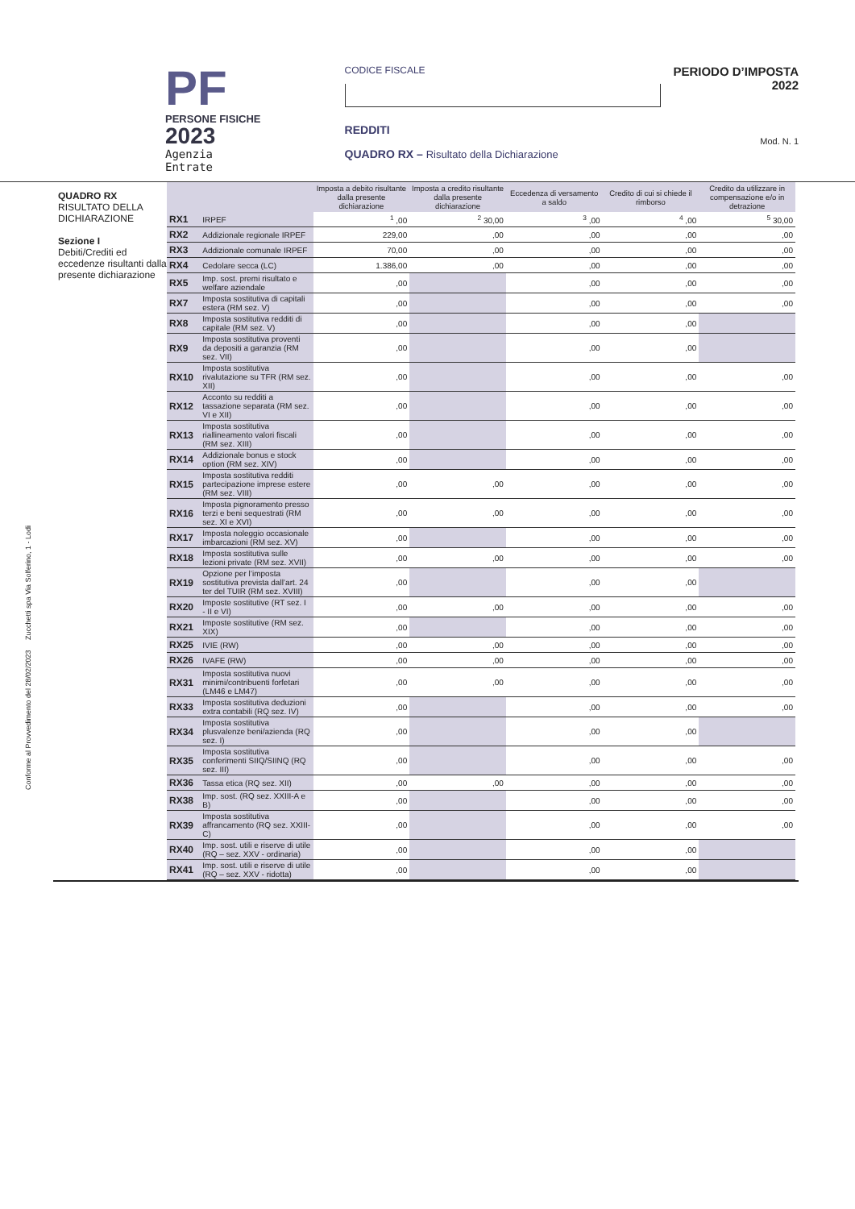Conforme al Provvedimento del 28/02/2023 Zucchetti spa Via Solferino, 1 - Lodi
PF
PERSONE FISICHE
2023
Agenzia
Entrate
CODICE FISCALE
REDDITI
QUADRO RX – Risultato della Dichiarazione
PERIODO D’IMPOSTA 2022
Mod. N. 1
QUADRO RX
RISULTATO DELLA DICHIARAZIONE
Sezione I
Debiti/Crediti ed eccedenze risultanti dalla presente dichiarazione
| | | Imposta a debito risultante dalla presente dichiarazione | Imposta a credito risultante dalla presente dichiarazione | Eccedenza di versamento a saldo | Credito di cui si chiede il rimborso | Credito da utilizzare in compensazione e/o in detrazione |
| --- | --- | --- | --- | --- | --- | --- |
| RX1 | IRPEF | <sup>1</sup> ,00 | <sup>2</sup> 30,00 | <sup>3</sup> ,00 | <sup>4</sup> ,00 | <sup>5</sup> 30,00 |
| RX2 | Addizionale regionale IRPEF | 229,00 | ,00 | ,00 | ,00 | ,00 |
| RX3 | Addizionale comunale IRPEF | 70,00 | ,00 | ,00 | ,00 | ,00 |
| RX4 | Cedolare secca (LC) | 1.386,00 | ,00 | ,00 | ,00 | ,00 |
| RX5 | Imp. sost. premi risultato e welfare aziendale | ,00 | | ,00 | ,00 | ,00 |
| RX7 | Imposta sostitutiva di capitali estera (RM sez. V) | ,00 | | ,00 | ,00 | ,00 |
| RX8 | Imposta sostitutiva redditi di capitale (RM sez. V) | ,00 | | ,00 | ,00 | |
| RX9 | Imposta sostitutiva proventi da depositi a garanzia (RM sez. VII) | ,00 | | ,00 | ,00 | |
| RX10 | Imposta sostitutiva rivalutazione su TFR (RM sez. XII) | ,00 | | ,00 | ,00 | ,00 |
| RX12 | Acconto su redditi a tassazione separata (RM sez. VI e XII) | ,00 | | ,00 | ,00 | ,00 |
| RX13 | Imposta sostitutiva riallineamento valori fiscali (RM sez. XIII) | ,00 | | ,00 | ,00 | ,00 |
| RX14 | Addizionale bonus e stock option (RM sez. XIV) | ,00 | | ,00 | ,00 | ,00 |
| RX15 | Imposta sostitutiva redditi partecipazione imprese estere (RM sez. VIII) | ,00 | ,00 | ,00 | ,00 | ,00 |
| RX16 | Imposta pignoramento presso terzi e beni sequestrati (RM sez. XI e XVI) | ,00 | ,00 | ,00 | ,00 | ,00 |
| RX17 | Imposta noleggio occasionale imbarcazioni (RM sez. XV) | ,00 | | ,00 | ,00 | ,00 |
| RX18 | Imposta sostitutiva sulle lezioni private (RM sez. XVII) | ,00 | ,00 | ,00 | ,00 | ,00 |
| RX19 | Opzione per l’imposta sostitutiva prevista dall’art. 24 ter del TUIR (RM sez. XVIII) | ,00 | | ,00 | ,00 | |
| RX20 | Imposte sostitutive (RT sez. I - II e VI) | ,00 | ,00 | ,00 | ,00 | ,00 |
| RX21 | Imposte sostitutive (RM sez. XIX) | ,00 | | ,00 | ,00 | ,00 |
| RX25 | IVIE (RW) | ,00 | ,00 | ,00 | ,00 | ,00 |
| RX26 | IVAFE (RW) | ,00 | ,00 | ,00 | ,00 | ,00 |
| RX31 | Imposta sostitutiva nuovi minimi/contribuenti forfetari (LM46 e LM47) | ,00 | ,00 | ,00 | ,00 | ,00 |
| RX33 | Imposta sostitutiva deduzioni extra contabili (RQ sez. IV) | ,00 | | ,00 | ,00 | ,00 |
| RX34 | Imposta sostitutiva plusvalenze beni/azienda (RQ sez. I) | ,00 | | ,00 | ,00 | |
| RX35 | Imposta sostitutiva conferimenti SIIQ/SIINQ (RQ sez. III) | ,00 | | ,00 | ,00 | ,00 |
| RX36 | Tassa etica (RQ sez. XII) | ,00 | ,00 | ,00 | ,00 | ,00 |
| RX38 | Imp. sost. (RQ sez. XXIII-A e B) | ,00 | | ,00 | ,00 | ,00 |
| RX39 | Imposta sostitutiva affrancamento (RQ sez. XXIII-C) | ,00 | | ,00 | ,00 | ,00 |
| RX40 | Imp. sost. utili e riserve di utile (RQ – sez. XXV - ordinaria) | ,00 | | ,00 | ,00 | |
| RX41 | Imp. sost. utili e riserve di utile (RQ – sez. XXV - ridotta) | ,00 | | ,00 | ,00 | |